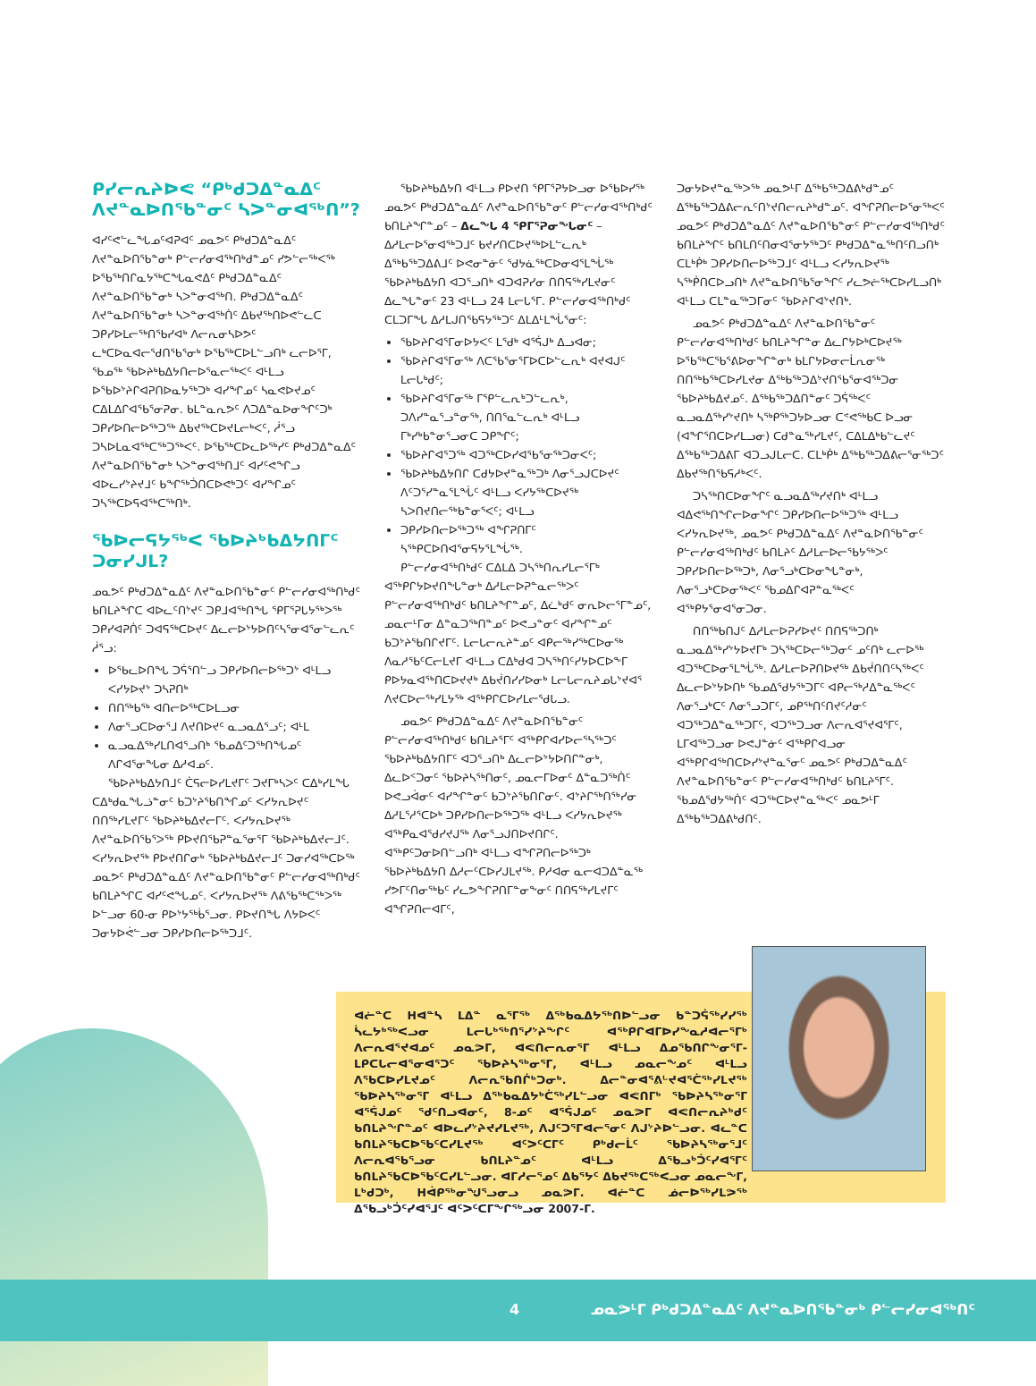ᑭᓯᓕᕆᔨᐅᕙ “ᑭᒃᑯᑐᐃᓐᓇᐃᑦ ᐱᔪᓐᓇᐅᑎᖃᓐᓂᑦ ᓴᐳᓐᓂᐊᖅᑎ”?
ᐊᓯᑦᕙᓪᓚᖓᓄᑦᐊᕈᐊᑦ ᓄᓇᕗᑦ ᑭᒃᑯᑐᐃᓐᓇᐃᑦ ᐱᔪᓐᓇᐅᑎᖃᓐᓂᒃ ᑭᓪᓕᓯᓂᐊᖅᑎᒃᑯᓐᓄᑦ ᓯᕗᓪᓕᖅᐸᖅ ᐅᖃᖅᑎᒋᓇᔭᖅᑕᖓᓇᕙᐃᑦ ᑭᒃᑯᑐᐃᓐᓇᐃᑦ ᐱᔪᓐᓇᐅᑎᖃᓐᓂᒃ ᓴᐳᓐᓂᐊᖅᑎ. ᑭᒃᑯᑐᐃᓐᓇᐃᑦ ᐱᔪᓐᓇᐅᑎᖃᓐᓂᒃ ᓴᐳᓐᓂᐊᖅᑏᑦ ᐃᑲᔪᖅᑎᐅᕙᓪᓚᑕ ᑐᑭᓯᐅᒪᓕᖅᑎᖃᓯᐊᒃ ᐱᓕᕆᓂᓴᐅᕗᑦ ᓚᒃᑕᐅᓇᐊᓕᖁᑎᖃᕐᓂᒃ ᐅᖃᖅᑕᐅᒪᓪᓗᑎᒃ ᓚᓕᐅᕐᒥ, ᖃᓄᖅ ᖃᐅᔨᒃᑲᐃᔭᑎᓕᐅᕐᓇᓕᖅᐸᑦ ᐊᒻᒪᓗ ᐅᖃᐅᔾᔨᒋᐊᕈᑎᐅᓇᔭᖅᑐᒃ ᐊᓯᖏᓄᑦ ᓴᓇᕙᐅᔪᓄᑦ ᑕᐃᒪᐃᒋᐊᖃᕐᓂᕈᓂ. ᑲᒪᓐᓇᕆᕗᑦ ᐱᑐᐃᓐᓇᐅᓂᖏᑦᑐᒃ ᑐᑭᓯᐅᑎᓕᐅᖅᑐᖅ ᐃᑲᔪᖅᑕᐅᔪᒪᓕᒃᐸᑦ, ᓲᕐᓗ ᑐᓴᐅᒪᓇᐊᖅᑕᖅᑐᖅᐸᑦ. ᐅᖃᖅᑕᐅᓚᐅᖅᓯᑦ ᑭᒃᑯᑐᐃᓐᓇᐃᑦ ᐱᔪᓐᓇᐅᑎᖃᓐᓂᒃ ᓴᐳᓐᓂᐊᖅᑎᒧᑦ ᐊᓯᑦᕙᖏᓗ ᐊᐅᓚᓯᔾᔨᔪᒧᑦ ᑲᖏᖅᑑᑎᑕᐅᕙᒃᑐᑦ ᐊᓯᖏᓄᑦ ᑐᓴᖅᑕᐅᕋᐊᖅᑕᖅᑎᒃ.
ᖃᐅᓕᕋᔭᖅᐸ ᖃᐅᔨᒃᑲᐃᔭᑎᒥᑦ ᑐᓂᓯᒍᒪ?
ᓄᓇᕗᑦ ᑭᒃᑯᑐᐃᓐᓇᐃᑦ ᐱᔪᓐᓇᐅᑎᖃᓐᓂᑦ ᑭᓪᓕᓯᓂᐊᖅᑎᒃᑯᑦ ᑲᑎᒪᔨᖏᑕ ᐊᐅᓚᑦᑎᔾᔪᑦ ᑐᑭᒧᐊᖅᑎᖓ ᕿᒥᕐᕈᒐᔭᖅᐳᖅ ᑐᑭᓯᐊᕈᑏᑦ ᑐᐊᕋᖅᑕᐅᔪᑦ ᐃᓚᓕᐅᔾᔭᐅᑎᑦᓴᕐᓂᐊᕐᓂᓪᓚᕆᑦ ᓲᕐᓗ:
ᐅᖃᓚᐅᑎᖓ ᑐᕌᕐᑎᓪᓗ ᑐᑭᓯᐅᑎᓕᐅᖅᑐᔾ ᐊᒻᒪᓗ ᐸᓯᔭᐅᔪᔾ ᑐᓴᕈᑎᒃ
ᑎᑎᖅᑲᖅ ᐊᑎᓕᐅᖅᑕᐅᒪᓗᓂ
ᐱᓂᕐᓗᑕᐅᓂᕐᒧ ᐱᔪᑎᐅᔪᑦ ᓇᓗᓇᐃᕐᓗᑦ; ᐊᒻᒪ
ᓇᓗᓇᐃᖅᓯᒪᑎᐊᕐᓗᑎᒃ ᖃᓄᐃᑦᑐᖅᑎᖓᓄᑦ ᐱᒋᐊᕐᓂᖓᓂ ᐃᓱᐊᓄᑦ.
ᖃᐅᔨᒃᑲᐃᔭᑎᒧᑦ ᑖᕋᓕᐅᓯᒪᔪᒥᑦ ᑐᔪᒥᒃᓴᐳᑦ ᑕᐃᒃᓯᒪᖓ ᑕᐃᒃᑯᓇᖓᓘᓐᓂᑦ ᑲᑐᔾᔨᖃᑎᖏᓄᑦ ᐸᓯᔭᕆᐅᔪᑦ ᑎᑎᖅᓯᒪᔪᒥᑦ ᖃᐅᔨᒃᑲᐃᔪᓕᒥᑦ. ᐸᓯᔭᕆᐅᔪᖅ ᐱᔪᓐᓇᐅᑎᖃᕐᐳᖅ ᑭᐅᔪᑎᖃᕈᓐᓇᕐᓂᕐᒥ ᖃᐅᔨᒃᑲᐃᔪᓕᒧᑦ. ᐸᓯᔭᕆᐅᔪᖅ ᑭᐅᔪᑎᒋᓂᒃ ᖃᐅᔨᒃᑲᐃᔪᓕᒧᑦ ᑐᓂᓯᐊᖅᑕᐅᖅ ᓄᓇᕗᑦ ᑭᒃᑯᑐᐃᓐᓇᐃᑦ ᐱᔪᓐᓇᐅᑎᖃᓐᓂᑦ ᑭᓪᓕᓯᓂᐊᖅᑎᒃᑯᑦ ᑲᑎᒪᔨᖏᑕ ᐊᓯᑦᕙᖓᓄᑦ. ᐸᓯᔭᕆᐅᔪᖅ ᐱᕕᖃᖅᑕᖅᐳᖅ ᐅᓪᓗᓂ 60-ᓂ ᑭᐅᔾᔭᖅᑳᕐᓗᓂ. ᑭᐅᔪᑎᖓ ᐱᔭᐅᐸᑦ ᑐᓂᔭᐅᕚᓪᓗᓂ ᑐᑭᓯᐅᑎᓕᐅᖅᑐᒧᑦ.
ᖃᐅᔨᒃᑲᐃᔭᑎ ᐊᒻᒪᓗ ᑭᐅᔪᑎ ᕿᒥᕐᕈᔭᐅᓗᓂ ᐅᖃᐅᓯᖅ ᓄᓇᕗᑦ ᑭᒃᑯᑐᐃᓐᓇᐃᑦ ᐱᔪᓐᓇᐅᑎᖃᓐᓂᑦ ᑭᓪᓕᓯᓂᐊᖅᑎᒃᑯᑦ ᑲᑎᒪᔨᖏᓐᓄᑦ – ᐃᓚᖓ 4 ᕿᒥᕐᕈᓂᖓᓂᑦ – ᐃᓱᒪᓕᐅᕐᓂᐊᖅᑐᒧᑦ ᑲᔪᓯᑎᑕᐅᔪᖅᐅᒪᓪᓚᕆᒃ ᐃᖅᑲᖅᑐᐃᕕᒧᑦ ᐅᕙᓂᓐᓃᑦ ᖁᔭᓈᖅᑕᐅᓂᐊᕐᒪᖔᖅ ᖃᐅᔨᒃᑲᐃᔭᑎ ᐊᑐᕐᓗᑎᒃ ᐊᑐᐊᕈᓯᓂ ᑎᑎᕋᖅᓯᒪᔪᓂᑦ ᐃᓚᖓᓐᓂᑦ 23 ᐊᒻᒪᓗ 24 ᒪᓕᒐᕐᒥ. ᑭᓪᓕᓯᓂᐊᖅᑎᒃᑯᑦ ᑕᒪᑐᒥᖓ ᐃᓱᒪᒍᑎᖃᕋᔭᖅᑐᑦ ᐃᒪᐃᒻᒪᖔᕐᓂᑦ:
ᖃᐅᔨᒋᐊᕐᒥᓂᐅᔭᐸᑦ ᒪᖁᒃ ᐊᕐᕌᒍᒃ ᐃᓗᐊᓂ;
ᖃᐅᔨᒋᐊᕐᒥᓂᖅ ᐱᑕᖃᕐᓂᕐᒥᐅᑕᐅᓪᓚᕆᒃ ᐊᔪᐊᒍᑦ ᒪᓕᒐᒃᑯᑦ;
ᖃᐅᔨᒋᐊᕐᒥᓂᖅ ᒥᕿᓪᓚᕆᒃᑐᓪᓚᕆᒃ, ᑐᐱᓯᓐᓇᕐᓗᓐᓂᖅ, ᑎᑎᕐᓇᓪᓚᕆᒃ ᐊᒻᒪᓗ ᒥᒃᓯᒃᑲᓐᓂᕐᓗᓂᑕ ᑐᑭᖏᑦ;
ᖃᐅᔨᒋᐊᕐᑐᖅ ᐊᑐᖅᑕᐅᓯᐊᖃᕐᓂᖅᑐᓂᐸᑦ;
ᖃᐅᔨᒃᑲᐃᔭᑎᒋ ᑕᑯᔭᐅᔪᓐᓇᖅᑐᒃ ᐱᓂᕐᓗᒍᑕᐅᔪᑦ ᐱᑦᑐᕐᓯᓐᓇᕐᒪᖔᑦ ᐊᒻᒪᓗ ᐸᓯᔭᖅᑕᐅᔪᖅ ᓴᐳᑎᔪᑎᓕᖅᑲᓐᓂᕐᐸᑦ; ᐊᒻᒪᓗ
ᑐᑭᓯᐅᑎᓕᐅᖅᑐᖅ ᐊᖏᕈᑎᒥᑦ ᓴᖅᑭᑕᐅᑎᐊᕐᓂᕋᔭᕐᒪᖔᖅ.
ᑭᓪᓕᓯᓂᐊᖅᑎᒃᑯᑦ ᑕᐃᒪᐃ ᑐᓴᖅᑎᕆᓯᒪᓕᕐᒥᒃ ᐊᖅᑭᒋᔭᐅᔪᑎᖓᓐᓂᒃ ᐃᓱᒪᓕᐅᕈᓐᓇᓕᖅᐳᑦ ᑭᓪᓕᓯᓂᐊᖅᑎᒃᑯᑦ ᑲᑎᒪᔨᖏᓐᓄᑦ, ᐃᓛᒃᑯᑦ ᓂᕆᐅᓕᕐᒥᓐᓄᑦ, ᓄᓇᓕᒻᒥᓂ ᐃᓐᓇᑐᖅᑎᓐᓄᑦ ᐅᕙᓗᓐᓂᑦ ᐊᓯᖏᓐᓄᑦ ᑲᑐᔾᔨᖃᑎᒋᔪᒥᑦ. ᒪᓕᒐᓕᕆᔨᓐᓄᑦ ᐊᑭᓕᖅᓯᖅᑕᐅᓂᖅ ᐱᓇᓱᖃᑦᑕᓕᒪᔪᒥ ᐊᒻᒪᓗ ᑕᐃᒃᑯᐊ ᑐᓴᖅᑎᑦᓯᔭᐅᑕᐅᖕᒥ ᑭᐅᔭᓇᐊᖅᑎᑕᐅᔪᔪᒃ ᐃᑲᔫᑎᓯᓯᐅᓂᒃ ᒪᓕᒐᓕᕆᔨᓄᒐᔾᔪᐊᕐ ᐱᔪᑕᐅᓕᖅᓯᒪᔭᖅ ᐊᖅᑭᒋᑕᐅᓯᒪᓕᖁᒐᓗ.
ᓄᓇᕗᑦ ᑭᒃᑯᑐᐃᓐᓇᐃᑦ ᐱᔪᓐᓇᐅᑎᖃᓐᓂᑦ ᑭᓪᓕᓯᓂᐊᖅᑎᒃᑯᑦ ᑲᑎᒪᔨᕐᒥᑦ ᐊᖅᑭᒋᐊᓯᐅᓕᕐᓴᖅᑐᑦ ᖃᐅᔨᒃᑲᐃᔭᑎᒥᑦ ᐊᑐᕐᓗᑎᒃ ᐃᓚᓕᐅᔾᔭᐅᑎᒋᓐᓂᒃ, ᐃᓚᐅᑉᑐᓂᑦ ᖃᐅᔨᓴᖅᑎᓂᑦ, ᓄᓇᓕᒥᐅᓂᑦ ᐃᓐᓇᑐᖅᑏᑦ ᐅᕙᓗᐋᓂᑦ ᐊᓯᖏᓐᓂᑦ ᑲᑐᔾᔨᖃᑎᒋᓂᑦ. ᐊᔾᔨᒋᖅᑎᖅᓯᓂ ᐃᓱᒪᕐᓱᕐᑕᐅᒃ ᑐᑭᓯᐅᑎᓕᐅᖅᑐᖅ ᐊᒻᒪᓗ ᐸᓯᔭᕆᐅᔪᖅ ᐊᖅᑭᓇᐊᕐᑯᓯᔪᒍᖅ ᐱᓂᕐᓗᒍᑎᐅᔪᑎᒋᑦ. ᐊᖅᑭᑦᑐᓂᐅᑎᓪᓗᑎᒃ ᐊᒻᒪᓗ ᐊᖏᕈᑎᓕᐅᖅᑐᒃ ᖃᐅᔨᒃᑲᐃᔭᑎ ᐃᓱᓕᑦᑕᐅᓯᒍᒪᔪᖅ. ᑭᓱᐊᓂ ᓇᓕᐊᑐᐃᓐᓇᖅ ᓯᕗᒥᑦᑎᓂᖅᑲᑦ ᓯᓚᕗᖕᒋᕈᑎᒥᓐᓂᖕᓂᑦ ᑎᑎᕋᖅᓯᒪᔪᒥᑦ ᐊᖏᕈᑎᓕᐊᒥᑦ,
ᑐᓂᔭᐅᔪᓐᓇᖅᐳᖅ ᓄᓇᕗᒻᒥ ᐃᖅᑲᖅᑐᐃᕕᒃᑯᓐᓄᑦ ᐃᖅᑲᖅᑐᐃᕕᓕᕆᑦᑎᔾᔪᑎᓕᕆᔨᒃᑯᓐᓄᑦ. ᐊᖏᕈᑎᓕᐅᕐᓂᖅᐸᑦ ᓄᓇᕗᑦ ᑭᒃᑯᑐᐃᓐᓇᐃᑦ ᐱᔪᓐᓇᐅᑎᖃᓐᓂᑦ ᑭᓪᓕᓯᓂᐊᖅᑎᒃᑯᑦ ᑲᑎᒪᔨᖏᑦ ᑲᑎᒪᑎᑦᑎᓂᐊᕐᓂᔭᖅᑐᑦ ᑭᒃᑯᑐᐃᓐᓇᖅᑎᑦᑎᓗᑎᒃ ᑕᒪᒃᑮᒃ ᑐᑭᓯᐅᑎᓕᐅᖅᑐᒧᑦ ᐊᒻᒪᓗ ᐸᓯᔭᕆᐅᔪᖅ ᓴᖅᑮᑎᑕᐅᓗᑎᒃ ᐱᔪᓐᓇᐅᑎᖃᕐᓂᖏᑦ ᓯᓚᕗᓖᖅᑕᐅᓯᒪᓗᑎᒃ ᐊᒻᒪᓗ ᑕᒪᓐᓇᖅᑐᒥᓂᑦ ᖃᐅᔨᒋᐊᔾᔪᑎᒃ.
ᓄᓇᕗᑦ ᑭᒃᑯᑐᐃᓐᓇᐃᑦ ᐱᔪᓐᓇᐅᑎᖃᓐᓂᑦ ᑭᓪᓕᓯᓂᐊᖅᑎᒃᑯᑦ ᑲᑎᒪᔨᖏᓐᓂ ᐃᓚᒋᔭᐅᒃᑕᐅᔪᖅ ᐅᖃᖅᑕᖃᕐᕕᐅᓂᖏᓐᓂᒃ ᑲᒪᒋᔭᐅᓂᓕᒫᕆᓂᖅ ᑎᑎᖅᑲᖅᑕᐅᓯᒪᔪᓂ ᐃᖅᑲᖅᑐᐃᔾᔪᑎᖃᕐᓂᐊᖅᑐᓂ ᖃᐅᔨᒃᑲᐃᔪᓄᑦ. ᐃᖅᑲᖅᑐᐃᑎᓐᓂᑦ ᑐᕌᖅᐸᑦ ᓇᓗᓇᐃᖅᓯᔾᔪᑎᒃ ᓴᖅᑭᖅᑐᔭᐅᓗᓂ ᑕᕝᕙᖅᑲᑕ ᐅᓗᓂ (ᐊᖏᕐᑎᑕᐅᓯᒪᓗᓂ) ᑕᑯᓐᓇᖅᓯᒪᔪᑦ, ᑕᐃᒪᐃᒃᑲᓪᓚᔪᑦ ᐃᖅᑲᖅᑐᐃᕕᒥ ᐊᑐᓗᒍᒪᓕᑕ. ᑕᒪᒃᑮᒃ ᐃᖅᑲᖅᑐᐃᕕᓕᕐᓂᖅᑐᑦ ᐃᑲᔪᖅᑎᖃᕋᓱᒃᐸᑦ.
ᑐᓴᖅᑎᑕᐅᓂᖏᑦ ᓇᓗᓇᐃᖅᓯᔪᑎᒃ ᐊᒻᒪᓗ ᐊᐃᕙᖅᑎᖏᓕᐅᓂᖏᑦ ᑐᑭᓯᐅᑎᓕᐅᖅᑐᖅ ᐊᒻᒪᓗ ᐸᓯᔭᕆᐅᔪᖅ, ᓄᓇᕗᑦ ᑭᒃᑯᑐᐃᓐᓇᐃᑦ ᐱᔪᓐᓇᐅᑎᖃᓐᓂᑦ ᑭᓪᓕᓯᓂᐊᖅᑎᒃᑯᑦ ᑲᑎᒪᔨᑦ ᐃᓱᒪᓕᐅᓕᖃᔭᖅᐳᑦ ᑐᑭᓯᐅᑎᓕᐅᖅᑐᒃ, ᐱᓂᕐᓗᒃᑕᐅᓂᖓᓐᓂᒃ, ᐱᓂᕐᓗᒃᑕᐅᓂᖅᐸᑦ ᖃᓄᐃᒋᐊᕈᓐᓇᖅᐸᑦ ᐊᖅᑭᔭᕐᓂᐊᕐᓂᑐᓂ.
ᑎᑎᖅᑲᑎᒍᑦ ᐃᓱᒪᓕᐅᕈᓯᐅᔪᑦ ᑎᑎᕋᖅᑐᑎᒃ ᓇᓗᓇᐃᖅᓯᔾᔭᐅᔪᒥᒃ ᑐᓴᖅᑕᐅᓕᖅᑐᓂᑦ ᓄᑦᑎᒃ ᓚᓕᐅᖅ ᐊᑐᖅᑕᐅᓂᕐᒪᖔᖅ. ᐃᓱᒪᓕᐅᕈᑎᐅᔪᖅ ᐃᑲᔫᑎᑎᑦᓴᖅᐸᑦ ᐃᓚᓕᐅᔾᔭᐅᑎᒃ ᖃᓄᐃᖁᔭᖅᑐᒥᑦ ᐊᑭᓕᖅᓱᐃᓐᓇᖅᐸᑦ ᐱᓂᕐᓗᒃᑕᑦ ᐱᓂᕐᓗᑐᒥᑦ, ᓄᑭᖅᑎᑦᑎᔪᑦᓱᓂᑦ ᐊᑐᖅᑐᐃᓐᓇᖅᑐᒥᑦ, ᐊᑐᖅᑐᓗᓂ ᐱᓕᕆᐊᕐᔪᐊᕐᒥᑦ, ᒪᒥᐊᖅᑐᓗᓂ ᐅᕙᒍᓐᓃᑦ ᐊᖅᑭᒋᐊᓗᓂ ᐊᖅᑭᒋᐊᖅᑎᑕᐅᓯᔾᔪᓐᓇᕐᓂᑦ ᓄᓇᕗᑦ ᑭᒃᑯᑐᐃᓐᓇᐃᑦ ᐱᔪᓐᓇᐅᑎᖃᓐᓂᑦ ᑭᓪᓕᓯᓂᐊᖅᑎᒃᑯᑦ ᑲᑎᒪᔨᕐᒥᑦ. ᖃᓄᐃᖁᔭᖅᑏᑦ ᐊᑐᖅᑕᐅᔪᓐᓇᖅᐸᑦ ᓄᓇᕗᒻᒥ ᐃᖅᑲᖅᑐᐃᕕᒃᑯᑎᑦ.
ᐊᓖᓐᑕ ᕼᐊᓐᓴ ᒪᐃᓐ ᓇᕐᒥᖅ ᐃᖅᑲᓇᐃᔭᖅᑎᐅᓪᓗᓂ ᑲᓐᑐᕌᖅᓯᓯᖅ ᓵᓚᔭᒃᖅᐸᓗᓂ ᒪᓕᒐᒃᖅᑎᕐᓯᔾᔨᖏᑦ ᐊᖅᑭᒋᐊᒥᐅᓯᖕᓇᓱᐊᓕᕐᒥᒃ ᐱᓕᕆᐊᕐᔪᐊᓄᑦ ᓄᓇᕗᒥ, ᐊᕙᑎᓕᕆᓂᕐᒥ ᐊᒻᒪᓗ ᐃᓄᖃᑎᒋᖕᓂᕐᒥ-ᒪᑭᑕᒐᓕᐊᕐᓂᐊᕐᑐᑦ ᖃᐅᔨᓴᖅᓂᕐᒥ, ᐊᒻᒪᓗ ᓄᓇᓕᖕᓄᑦ ᐊᒻᒪᓗ ᐱᖃᑕᐅᓯᒪᔪᓄᑦ ᐱᓕᕆᖃᑎᒌᒃᑐᓂᒃ. ᐃᓕᓐᓂᐊᕐᕕᒡᔪᐊᕐᑖᖅᓯᒪᔪᖅ ᖃᐅᔨᓴᖅᓂᕐᒥ ᐊᒻᒪᓗ ᐃᖅᑲᓇᐃᔭᒃᑖᖅᓯᒪᓪᓗᓂ ᐊᕙᑎᒥᒃ ᖃᐅᔨᓴᖅᓂᕐᒥ ᐊᕐᕌᒍᓄᑦ ᖁᑦᑎᓗᐊᓂᑦ, 8-ᓄᑦ ᐊᕐᕌᒍᓄᑦ ᓄᓇᕗᒥ ᐊᕙᑎᓕᕆᔨᒃᑯᑦ ᑲᑎᒪᔨᖏᓐᓄᑦ ᐊᐅᓚᓯᔾᔨᔪᓯᒪᔪᖅ, ᐱᒍᑦᑐᕐᒥᐊᓕᕐᓂᑦ ᐱᒍᔾᔨᐅᓪᓗᓂ. ᐊᓚᓐᑕ ᑲᑎᒪᔨᖃᑕᐅᖃᑦᑕᓯᒪᔪᖅ ᐊᑦᐳᑦᑕᒥᑦ ᑭᒃᑯᓕᒫᑦ ᖃᐅᔨᓴᖅᓂᕐᒧᑦ ᐱᓕᕆᐊᖃᕐᓗᓂ ᑲᑎᒪᔨᓐᓄᑦ ᐊᒻᒪᓗ ᐃᖃᓗᒃᑑᑦᓯᐊᕐᒥᑦ ᑲᑎᒪᔨᖃᑕᐅᖃᑦᑕᓯᒪᓪᓗᓂ. ᐊᒥᓱᓕᕐᓄᑦ ᐃᑲᕐᔭᑦ ᐃᑲᔪᖅᑕᖅᐸᓗᓂ ᓄᓇᓕᖕᒥ, ᒪᒃᑯᑐᒃ, ᕼᐋᑭᖅᓂᖑᕐᓗᓂᓗ ᓄᓇᕗᒥ. ᐊᓖᓐᑕ ᓅᓕᐅᖅᓯᒪᕗᖅ ᐃᖃᓗᒃᑑᑦᓯᐊᕐᒧᑦ ᐊᑦᐳᑦᑕᒥᖕᒋᖅᓗᓂ 2007-ᒥ.
4 ᓄᓇᕗᒻᒥ ᑭᒃᑯᑐᐃᓐᓇᐃᑦ ᐱᔪᓐᓇᐅᑎᖃᓐᓂᒃ ᑭᓪᓕᓯᓂᐊᖅᑎᑦ